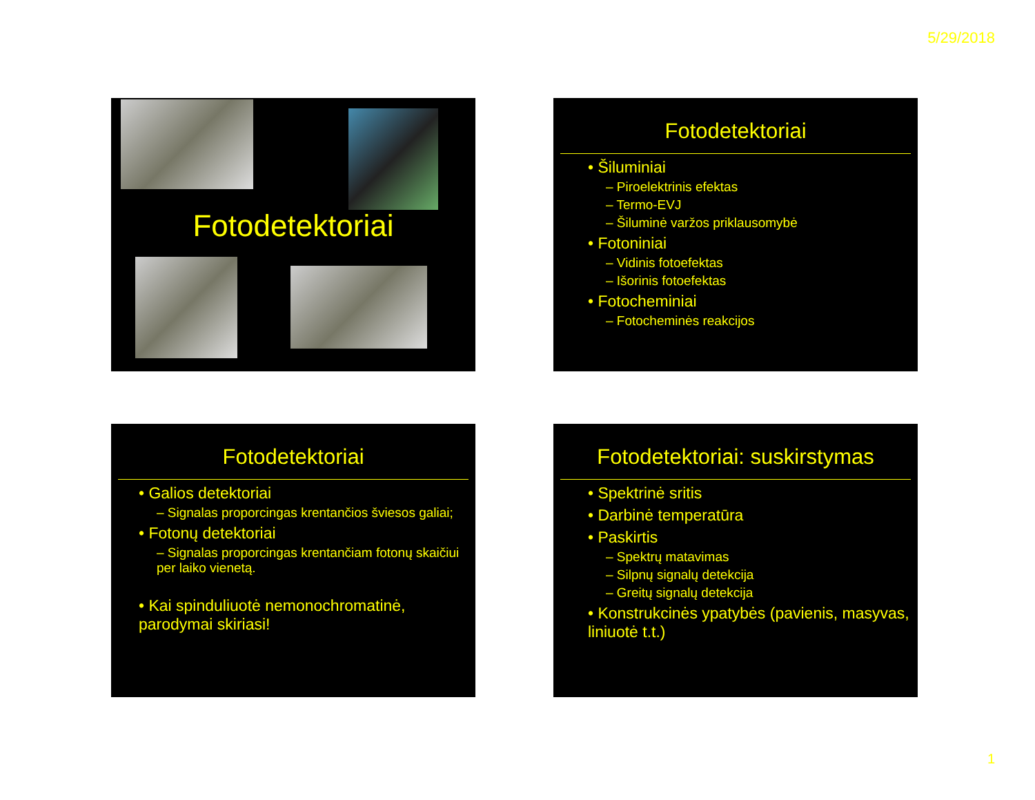5/29/2018
Fotodetektoriai
Fotodetektoriai
• Šiluminiai
– Piroelektrinis efektas
– Termo-EVJ
– Šiluminė varžos priklausomybė
• Fotoniniai
– Vidinis fotoefektas
– Išorinis fotoefektas
• Fotocheminiai
– Fotocheminės reakcijos
Fotodetektoriai
• Galios detektoriai
– Signalas proporcingas krentančios šviesos galiai;
• Fotonų detektoriai
– Signalas proporcingas krentančiam fotonų skaičiui per laiko vienetą.
• Kai spinduliuotė nemonochromatinė, parodymai skiriasi!
Fotodetektoriai: suskirstymas
• Spektrinė sritis
• Darbinė temperatūra
• Paskirtis
– Spektrų matavimas
– Silpnų signalų detekcija
– Greitų signalų detekcija
• Konstrukcinės ypatybės (pavienis, masyvas, liniuotė t.t.)
1